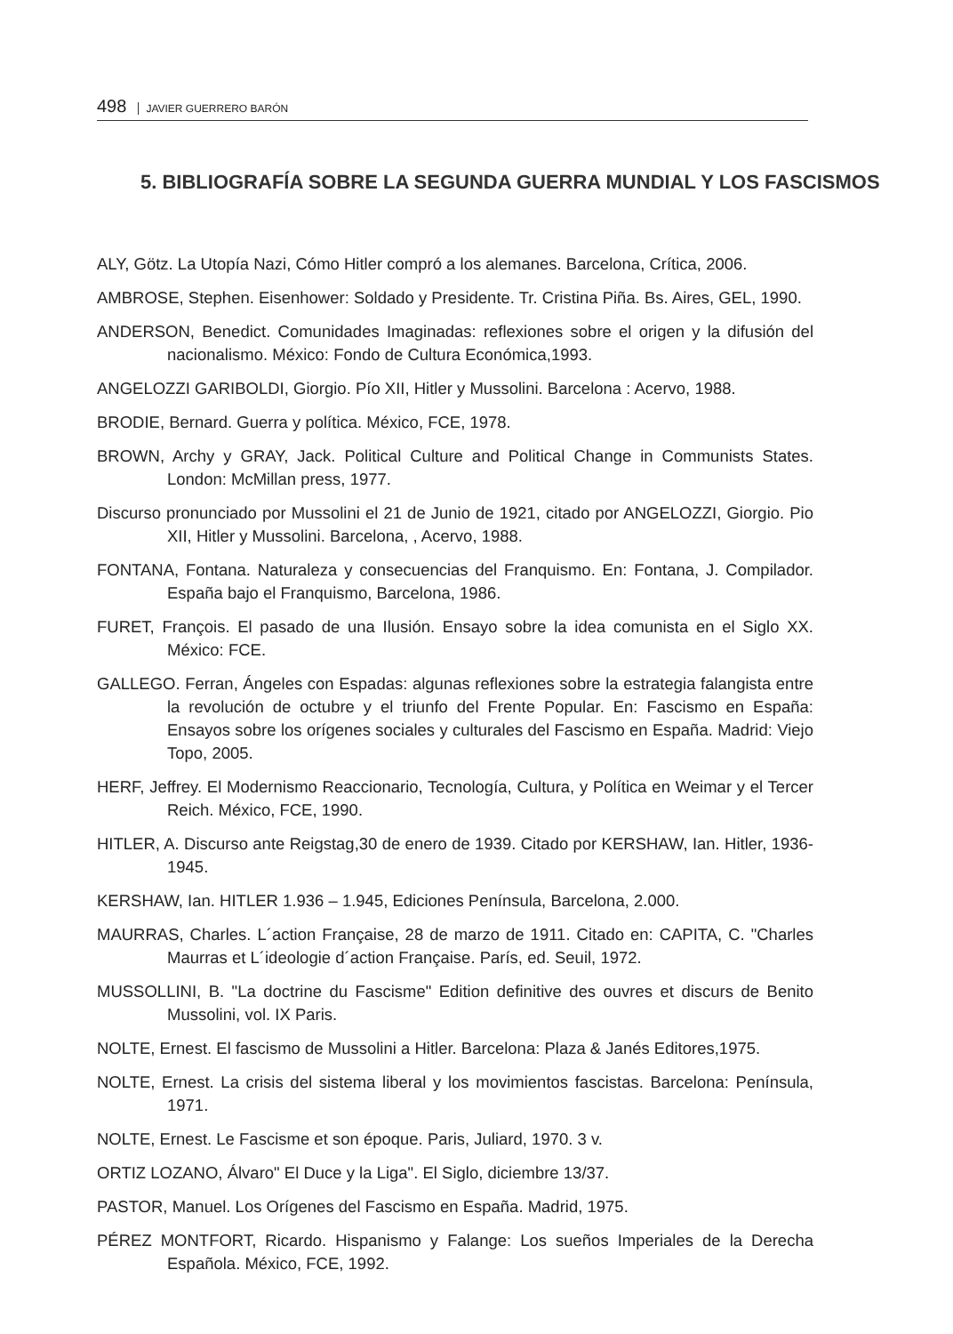498 JAVIER GUERRERO BARÓN
5. BIBLIOGRAFÍA SOBRE LA SEGUNDA GUERRA MUNDIAL Y LOS FASCISMOS
ALY, Götz. La Utopía Nazi, Cómo Hitler compró a los alemanes. Barcelona, Crítica, 2006.
AMBROSE, Stephen. Eisenhower: Soldado y Presidente. Tr. Cristina Piña. Bs. Aires, GEL, 1990.
ANDERSON, Benedict. Comunidades Imaginadas: reflexiones sobre el origen y la difusión del nacionalismo. México: Fondo de Cultura Económica,1993.
ANGELOZZI GARIBOLDI, Giorgio. Pío XII, Hitler y Mussolini. Barcelona : Acervo, 1988.
BRODIE, Bernard. Guerra y política. México, FCE, 1978.
BROWN, Archy y GRAY, Jack. Political Culture and Political Change in Communists States. London: McMillan press, 1977.
Discurso pronunciado por Mussolini el 21 de Junio de 1921, citado por ANGELOZZI, Giorgio. Pio XII, Hitler y Mussolini. Barcelona, , Acervo, 1988.
FONTANA, Fontana. Naturaleza y consecuencias del Franquismo. En: Fontana, J. Compilador. España bajo el Franquismo, Barcelona, 1986.
FURET, François. El pasado de una Ilusión. Ensayo sobre la idea comunista en el Siglo XX. México: FCE.
GALLEGO. Ferran, Ángeles con Espadas: algunas reflexiones sobre la estrategia falangista entre la revolución de octubre y el triunfo del Frente Popular. En: Fascismo en España: Ensayos sobre los orígenes sociales y culturales del Fascismo en España. Madrid: Viejo Topo, 2005.
HERF, Jeffrey. El Modernismo Reaccionario, Tecnología, Cultura, y Política en Weimar y el Tercer Reich. México, FCE, 1990.
HITLER, A. Discurso ante Reigstag,30 de enero de 1939. Citado por KERSHAW, Ian. Hitler, 1936-1945.
KERSHAW, Ian. HITLER 1.936 – 1.945, Ediciones Península, Barcelona, 2.000.
MAURRAS, Charles. L´action Française, 28 de marzo de 1911. Citado en: CAPITA, C. "Charles Maurras et L´ideologie d´action Française. París, ed. Seuil, 1972.
MUSSOLLINI, B. "La doctrine du Fascisme" Edition definitive des ouvres et discurs de Benito Mussolini, vol. IX Paris.
NOLTE, Ernest. El fascismo de Mussolini a Hitler. Barcelona: Plaza & Janés Editores,1975.
NOLTE, Ernest. La crisis del sistema liberal y los movimientos fascistas. Barcelona: Península, 1971.
NOLTE, Ernest. Le Fascisme et son époque. Paris, Juliard, 1970. 3 v.
ORTIZ LOZANO, Álvaro" El Duce y la Liga". El Siglo, diciembre 13/37.
PASTOR, Manuel. Los Orígenes del Fascismo en España. Madrid, 1975.
PÉREZ MONTFORT, Ricardo. Hispanismo y Falange: Los sueños Imperiales de la Derecha Española. México, FCE, 1992.